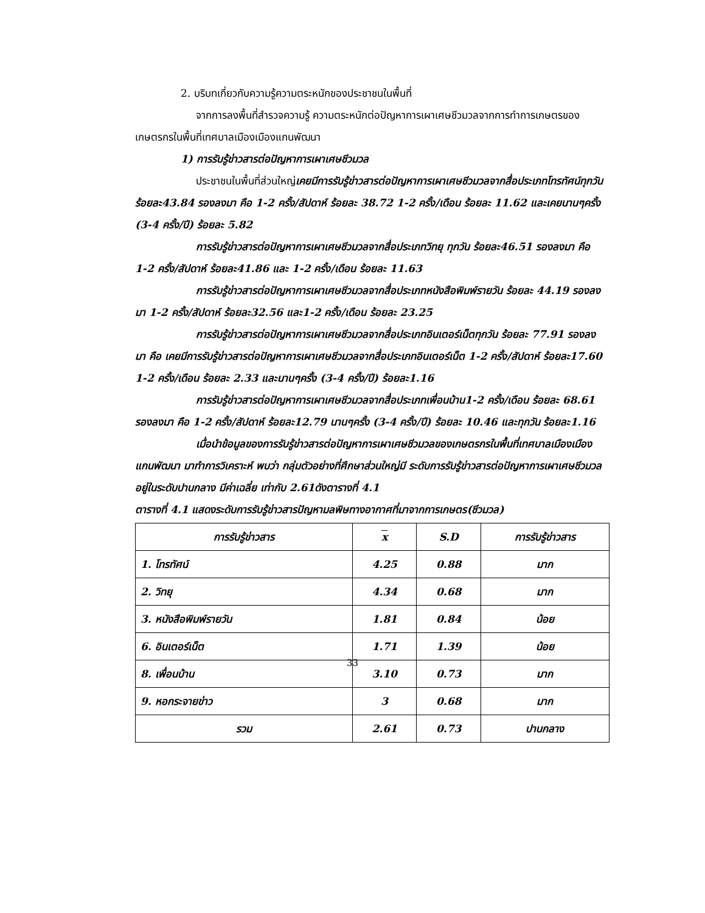2. บริบทเกี่ยวกับความรู้ความตระหนักของประชาชนในพื้นที่
จากการลงพื้นที่สำรวจความรู้ ความตระหนักต่อปัญหาการเผาเศษชีวมวลจากการทำการเกษตรของเกษตรกรในพื้นที่เทศบาลเมืองเมืองแกนพัฒนา
1) การรับรู้ข่าวสารต่อปัญหาการเผาเศษชีวมวล
ประชาชนในพื้นที่ส่วนใหญ่เคยมีการรับรู้ข่าวสารต่อปัญหาการเผาเศษชีวมวลจากสื่อประเภทโทรทัศน์ทุกวัน ร้อยละ43.84 รองลงมา คือ 1-2 ครั้ง/สัปดาห์ ร้อยละ 38.72 1-2 ครั้ง/เดือน ร้อยละ 11.62 และเคยนานๆครั้ง (3-4 ครั้ง/ปี) ร้อยละ 5.82
การรับรู้ข่าวสารต่อปัญหาการเผาเศษชีวมวลจากสื่อประเภทวิทยุ ทุกวัน ร้อยละ46.51 รองลงมา คือ 1-2 ครั้ง/สัปดาห์ ร้อยละ41.86 และ 1-2 ครั้ง/เดือน ร้อยละ 11.63
การรับรู้ข่าวสารต่อปัญหาการเผาเศษชีวมวลจากสื่อประเภทหนังสือพิมพ์รายวัน ร้อยละ 44.19 รองลงมา 1-2 ครั้ง/สัปดาห์ ร้อยละ32.56 และ1-2 ครั้ง/เดือน ร้อยละ 23.25
การรับรู้ข่าวสารต่อปัญหาการเผาเศษชีวมวลจากสื่อประเภทอินเตอร์เน็ตทุกวัน ร้อยละ 77.91 รองลงมา คือ เคยมีการรับรู้ข่าวสารต่อปัญหาการเผาเศษชีวมวลจากสื่อประเภทอินเตอร์เน็ต 1-2 ครั้ง/สัปดาห์ ร้อยละ17.60 1-2 ครั้ง/เดือน ร้อยละ 2.33 และนานๆครั้ง (3-4 ครั้ง/ปี) ร้อยละ1.16
การรับรู้ข่าวสารต่อปัญหาการเผาเศษชีวมวลจากสื่อประเภทเพื่อนบ้าน1-2 ครั้ง/เดือน ร้อยละ 68.61 รองลงมา คือ 1-2 ครั้ง/สัปดาห์ ร้อยละ12.79 นานๆครั้ง (3-4 ครั้ง/ปี) ร้อยละ 10.46 และทุกวัน ร้อยละ1.16
เมื่อนำข้อมูลของการรับรู้ข่าวสารต่อปัญหาการเผาเศษชีวมวลของเกษตรกรในพื้นที่เทศบาลเมืองเมืองแกนพัฒนา มาทำการวิเคราะห์ พบว่า กลุ่มตัวอย่างที่ศึกษาส่วนใหญ่มี ระดับการรับรู้ข่าวสารต่อปัญหาการเผาเศษชีวมวลอยู่ในระดับปานกลาง มีค่าเฉลี่ย เท่ากับ 2.61ดังตารางที่ 4.1
ตารางที่ 4.1 แสดงระดับการรับรู้ข่าวสารปัญหามลพิษทางอากาศที่มาจากการเกษตร(ชีวมวล)
| การรับรู้ข่าวสาร | x | S.D | การรับรู้ข่าวสาร |
| --- | --- | --- | --- |
| 1. โทรทัศน์ | 4.25 | 0.88 | มาก |
| 2. วิทยุ | 4.34 | 0.68 | มาก |
| 3. หนังสือพิมพ์รายวัน | 1.81 | 0.84 | น้อย |
| 6. อินเตอร์เน็ต | 1.71 | 1.39 | น้อย |
| 8. เพื่อนบ้าน | 3.10 | 0.73 | มาก |
| 9. หอกระจายข่าว | 3 | 0.68 | มาก |
| รวม | 2.61 | 0.73 | ปานกลาง |
33